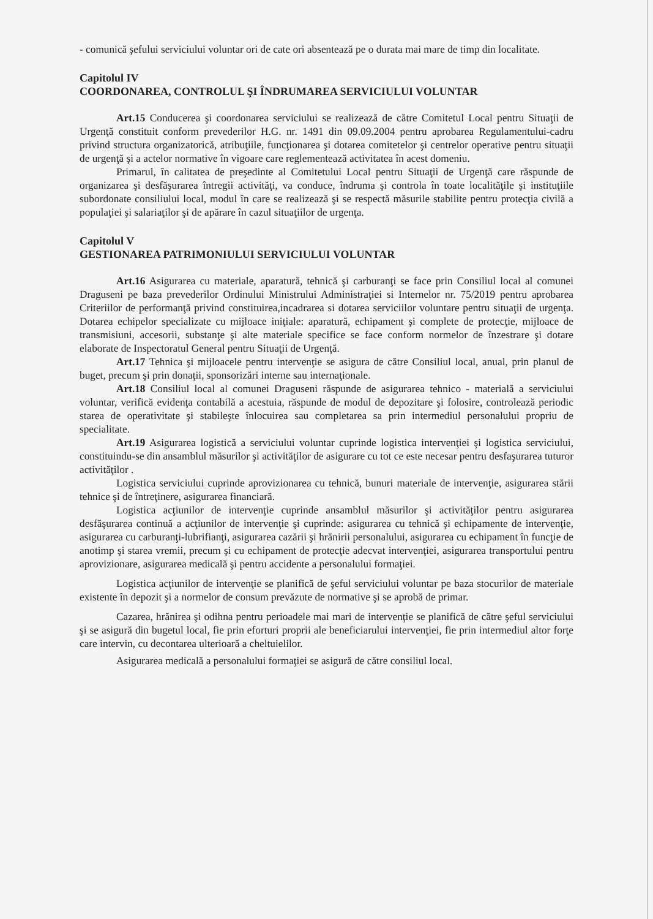- comunică şefului serviciului voluntar ori de cate ori absentează pe o durata mai mare de timp din localitate.
Capitolul IV
COORDONAREA, CONTROLUL ŞI ÎNDRUMAREA SERVICIULUI VOLUNTAR
Art.15 Conducerea şi coordonarea serviciului se realizează de către Comitetul Local pentru Situaţii de Urgenţă constituit conform prevederilor H.G. nr. 1491 din 09.09.2004 pentru aprobarea Regulamentului-cadru privind structura organizatorică, atribuţiile, funcţionarea şi dotarea comitetelor şi centrelor operative pentru situaţii de urgenţă şi a actelor normative în vigoare care reglementează activitatea în acest domeniu.
Primarul, în calitatea de preşedinte al Comitetului Local pentru Situaţii de Urgenţă care răspunde de organizarea şi desfăşurarea întregii activităţi, va conduce, îndruma şi controla în toate localităţile şi instituţiile subordonate consiliului local, modul în care se realizează şi se respectă măsurile stabilite pentru protecţia civilă a populaţiei şi salariaţilor şi de apărare în cazul situaţiilor de urgenţa.
Capitolul V
GESTIONAREA PATRIMONIULUI SERVICIULUI VOLUNTAR
Art.16 Asigurarea cu materiale, aparatură, tehnică şi carburanţi se face prin Consiliul local al comunei Draguseni pe baza prevederilor Ordinului Ministrului Administraţiei si Internelor nr. 75/2019 pentru aprobarea Criteriilor de performanţă privind constituirea,incadrarea si dotarea serviciilor voluntare pentru situaţii de urgenţa. Dotarea echipelor specializate cu mijloace iniţiale: aparatură, echipament şi complete de protecţie, mijloace de transmisiuni, accesorii, substanţe şi alte materiale specifice se face conform normelor de înzestrare şi dotare elaborate de Inspectoratul General pentru Situaţii de Urgenţă.
Art.17 Tehnica şi mijloacele pentru intervenţie se asigura de către Consiliul local, anual, prin planul de buget, precum şi prin donaţii, sponsorizări interne sau internaţionale.
Art.18 Consiliul local al comunei Draguseni răspunde de asigurarea tehnico - materială a serviciului voluntar, verifică evidenţa contabilă a acestuia, răspunde de modul de depozitare şi folosire, controlează periodic starea de operativitate şi stabileşte înlocuirea sau completarea sa prin intermediul personalului propriu de specialitate.
Art.19 Asigurarea logistică a serviciului voluntar cuprinde logistica intervenţiei şi logistica serviciului, constituindu-se din ansamblul măsurilor şi activităţilor de asigurare cu tot ce este necesar pentru desfaşurarea tuturor activităţilor .
Logistica serviciului cuprinde aprovizionarea cu tehnică, bunuri materiale de intervenţie, asigurarea stării tehnice şi de întreţinere, asigurarea financiară.
Logistica acţiunilor de intervenţie cuprinde ansamblul măsurilor şi activităţilor pentru asigurarea desfăşurarea continuă a acţiunilor de intervenţie şi cuprinde: asigurarea cu tehnică şi echipamente de intervenţie, asigurarea cu carburanţi-lubrifianţi, asigurarea cazării şi hrănirii personalului, asigurarea cu echipament în funcţie de anotimp şi starea vremii, precum şi cu echipament de protecţie adecvat intervenţiei, asigurarea transportului pentru aprovizionare, asigurarea medicală şi pentru accidente a personalului formaţiei.
Logistica acţiunilor de intervenţie se planifică de şeful serviciului voluntar pe baza stocurilor de materiale existente în depozit şi a normelor de consum prevăzute de normative şi se aprobă de primar.
Cazarea, hrănirea şi odihna pentru perioadele mai mari de intervenţie se planifică de către şeful serviciului şi se asigură din bugetul local, fie prin eforturi proprii ale beneficiarului intervenţiei, fie prin intermediul altor forţe care intervin, cu decontarea ulterioară a cheltuielilor.
Asigurarea medicală a personalului formaţiei se asigură de către consiliul local.